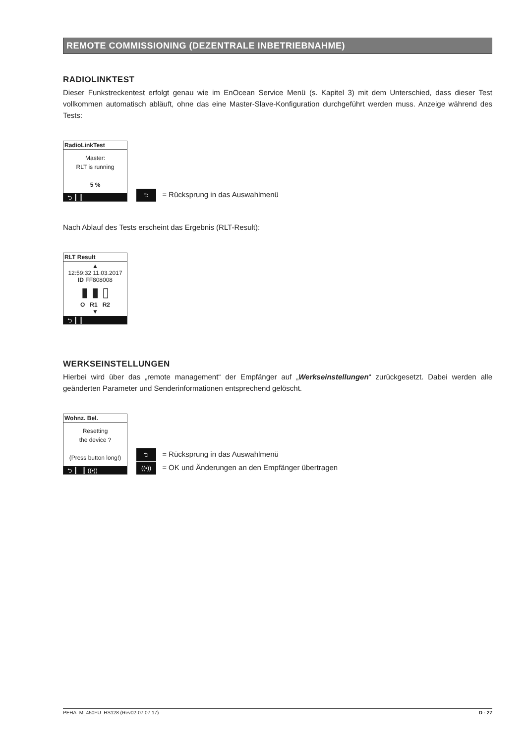REMOTE COMMISSIONING (DEZENTRALE INBETRIEBNAHME)
RADIOLINKTEST
Dieser Funkstreckentest erfolgt genau wie im EnOcean Service Menü (s. Kapitel 3) mit dem Unterschied, dass dieser Test vollkommen automatisch abläuft, ohne das eine Master-Slave-Konfiguration durchgeführt werden muss. Anzeige während des Tests:
RadioLinkTest
Master:
RLT is running
5 %
⮌ ┃ ┃
⮌ = Rücksprung in das Auswahlmenü
Nach Ablauf des Tests erscheint das Ergebnis (RLT-Result):
RLT Result
▲
12:59:32 11.03.2017
ID FF808008
▮ ▮ ▯
O R1 R2
▼
⮌ ┃ ┃
WERKSEINSTELLUNGEN
Hierbei wird über das „remote management“ der Empfänger auf „Werkseinstellungen“ zurückgesetzt. Dabei werden alle geänderten Parameter und Senderinformationen entsprechend gelöscht.
Wohnz. Bel.
Resetting
the device ?
(Press button long!)
⮌ ┃ ┃ ((•))
⮌ = Rücksprung in das Auswahlmenü
((•)) = OK und Änderungen an den Empfänger übertragen
PEHA_M_450FU_HS128 (Rev02-07.07.17) D - 27